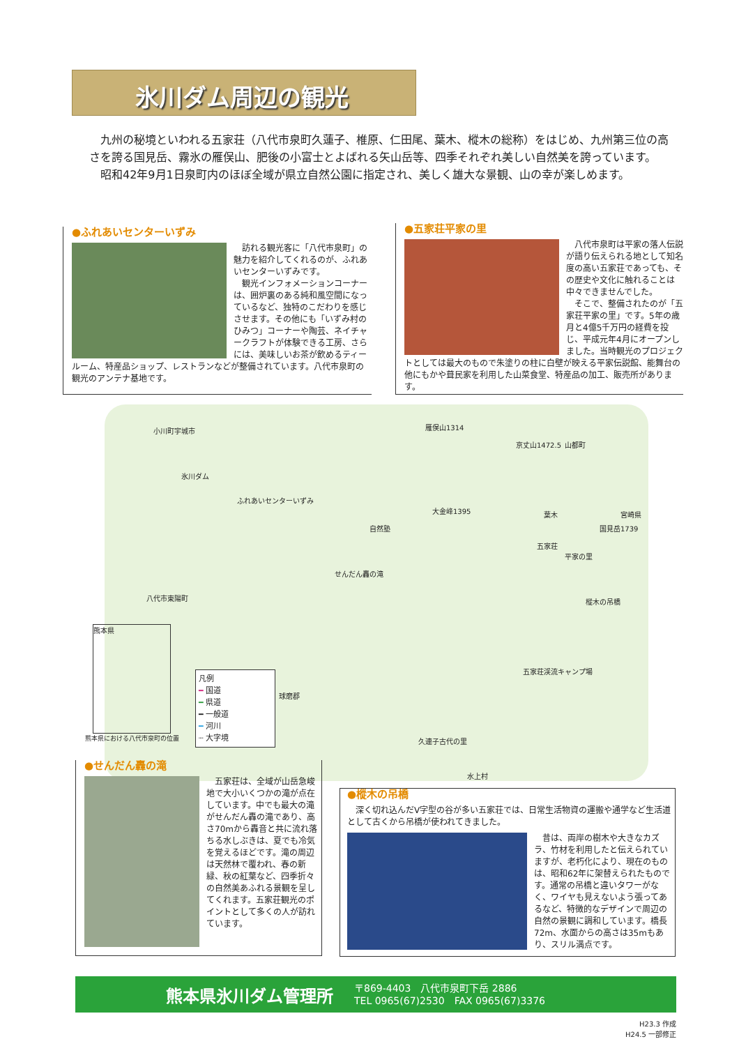氷川ダム周辺の観光
九州の秘境といわれる五家荘（八代市泉町久蓮子、椎原、仁田尾、葉木、樅木の総称）をはじめ、九州第三位の高さを誇る国見岳、霧氷の雁俣山、肥後の小富士とよばれる矢山岳等、四季それぞれ美しい自然美を誇っています。
昭和42年9月1日泉町内のほぼ全域が県立自然公園に指定され、美しく雄大な景観、山の幸が楽しめます。
●ふれあいセンターいずみ
　訪れる観光客に「八代市泉町」の魅力を紹介してくれるのが、ふれあいセンターいずみです。
　観光インフォメーションコーナーは、囲炉裏のある純和風空間になっているなど、独特のこだわりを感じさせます。その他にも「いずみ村のひみつ」コーナーや陶芸、ネイチャークラフトが体験できる工房、さらには、美味しいお茶が飲めるティールーム、特産品ショップ、レストランなどが整備されています。八代市泉町の観光のアンテナ基地です。
●五家荘平家の里
　八代市泉町は平家の落人伝説が語り伝えられる地として知名度の高い五家荘であっても、その歴史や文化に触れることは中々できませんでした。
　そこで、整備されたのが「五家荘平家の里」です。5年の歳月と4億5千万円の経費を投じ、平成元年4月にオープンしました。当時観光のプロジェクトとしては最大のもので朱塗りの柱に白壁が映える平家伝説館、能舞台の他にもかや葺民家を利用した山菜食堂、特産品の加工、販売所があります。
氷川ダム
ふれあいセンターいずみ
自然塾
大金峰1395 葉木
五家荘
平家の里
樅木の吊橋
せんだん轟の滝
五家荘渓流キャンプ場
久連子古代の里
水上村
球磨郡
八代市東陽町
宮崎県
国見岳1739
雁俣山1314
京丈山1472.5 山都町
小川町宇城市
凡例
━ 国道
━ 県道
━ 一般道
━ 河川
┈ 大字境
熊本県
熊本県における八代市泉町の位置
●せんだん轟の滝
　五家荘は、全域が山岳急峻地で大小いくつかの滝が点在しています。中でも最大の滝がせんだん轟の滝であり、高さ70mから轟音と共に流れ落ちる水しぶきは、夏でも冷気を覚えるほどです。滝の周辺は天然林で覆われ、春の新緑、秋の紅葉など、四季折々の自然美あふれる景観を呈してくれます。五家荘観光のポイントとして多くの人が訪れています。
●樅木の吊橋
　深く切れ込んだV字型の谷が多い五家荘では、日常生活物資の運搬や通学など生活道として古くから吊橋が使われてきました。
　昔は、両岸の樹木や大きなカズラ、竹材を利用したと伝えられていますが、老朽化により、現在のものは、昭和62年に架替えられたものです。通常の吊橋と違いタワーがなく、ワイヤも見えないよう張ってあるなど、特徴的なデザインで周辺の自然の景観に調和しています。橋長72m、水面からの高さは35mもあり、スリル満点です。
熊本県氷川ダム管理所
〒869-4403　八代市泉町下岳 2886
TEL 0965(67)2530　FAX 0965(67)3376
H23.3 作成
H24.5 一部修正